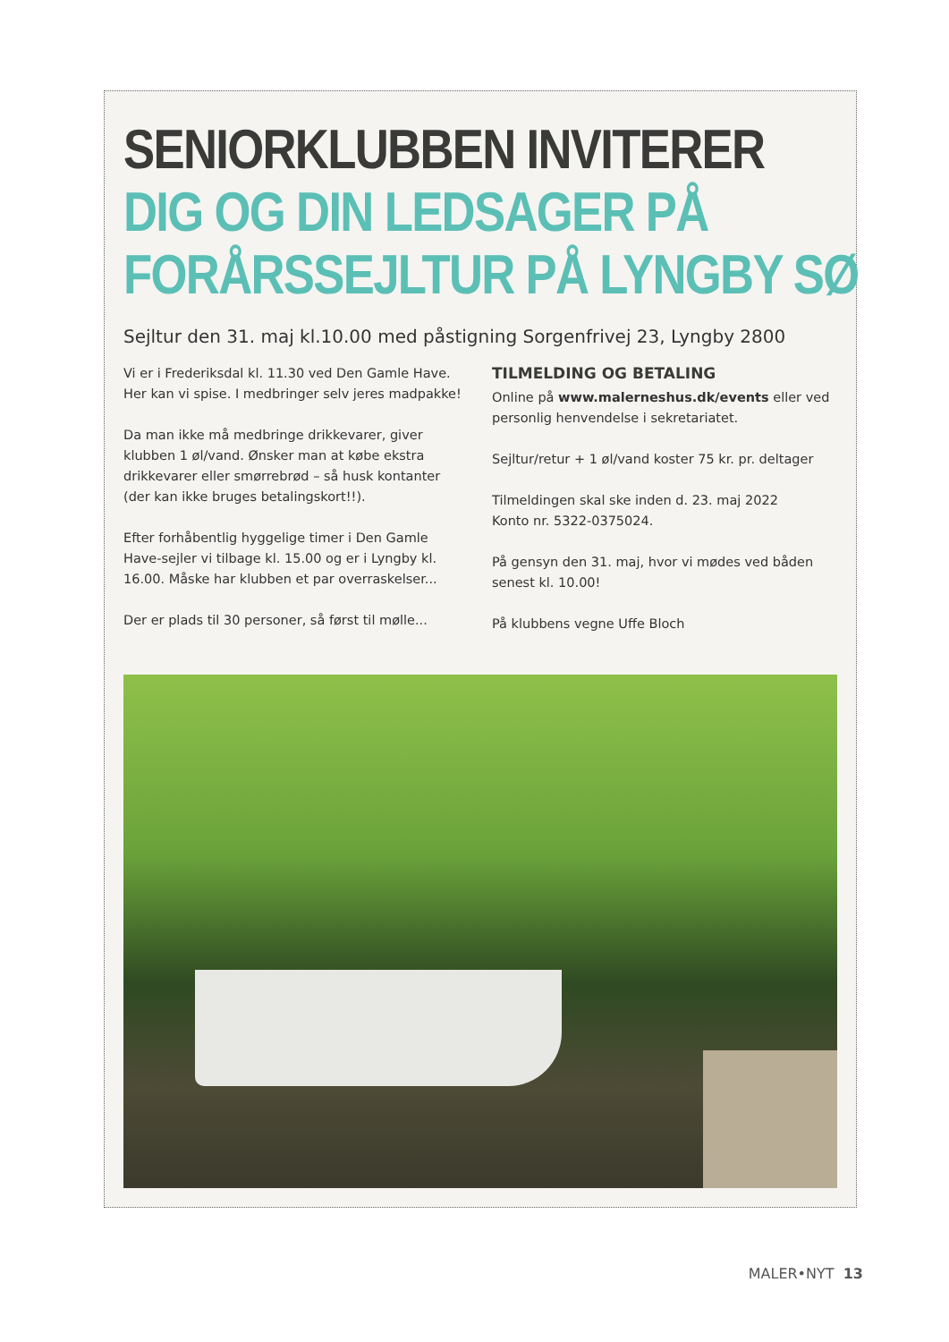SENIORKLUBBEN INVITERER
DIG OG DIN LEDSAGER PÅ
FORÅRSSEJLTUR PÅ LYNGBY SØ
Sejltur den 31. maj kl.10.00 med påstigning Sorgenfrivej 23, Lyngby 2800
Vi er i Frederiksdal kl. 11.30 ved Den Gamle Have. Her kan vi spise. I medbringer selv jeres madpakke!
Da man ikke må medbringe drikkevarer, giver klubben 1 øl/vand. Ønsker man at købe ekstra drikkevarer eller smørrebrød – så husk kontanter (der kan ikke bruges betalingskort!!).
Efter forhåbentlig hyggelige timer i Den Gamle Have-sejler vi tilbage kl. 15.00 og er i Lyngby kl. 16.00. Måske har klubben et par overraskelser...
Der er plads til 30 personer, så først til mølle...
TILMELDING OG BETALING
Online på www.malerneshus.dk/events eller ved personlig henvendelse i sekretariatet.
Sejltur/retur + 1 øl/vand koster 75 kr. pr. deltager
Tilmeldingen skal ske inden d. 23. maj 2022
Konto nr. 5322-0375024.
På gensyn den 31. maj, hvor vi mødes ved båden senest kl. 10.00!
På klubbens vegne Uffe Bloch
MALER•NYT 13